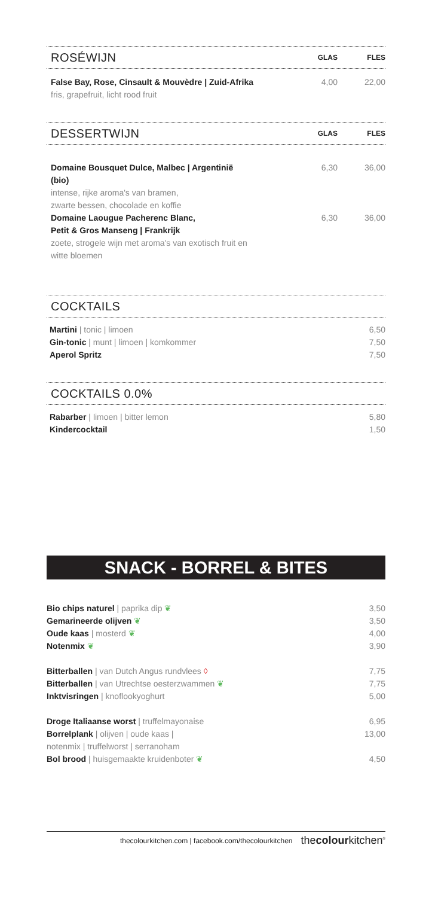ROSÉWIJN
GLAS FLES
| False Bay, Rose, Cinsault & Mouvèdre / Zuid-Afrika fris, grapefruit, licht rood fruit | 4,00 | 22,00 |
DESSERTWIJN
GLAS FLES
| Domaine Bousquet Dulce, Malbec / Argentinië (bio) intense, rijke aroma's van bramen, zwarte bessen, chocolade en koffie | 6,30 | 36,00 |
| Domaine Laougue Pacherenc Blanc, Petit & Gros Manseng / Frankrijk zoete, strogele wijn met aroma's van exotisch fruit en witte bloemen | 6,30 | 36,00 |
COCKTAILS
| Martini / tonic / limoen | 6,50 |
| Gin-tonic / munt / limoen / komkommer | 7,50 |
| Aperol Spritz | 7,50 |
COCKTAILS 0.0%
| Rabarber / limoen / bitter lemon | 5,80 |
| Kindercocktail | 1,50 |
SNACK - BORREL & BITES
| Bio chips naturel / paprika dip ❦ | 3,50 |
| Gemarineerde olijven ❦ | 3,50 |
| Oude kaas / mosterd ❦ | 4,00 |
| Notenmix ❦ | 3,90 |
| Bitterballen / van Dutch Angus rundvlees ◊ | 7,75 |
| Bitterballen / van Utrechtse oesterzwammen ❦ | 7,75 |
| Inktvisringen / knoflookyoghurt | 5,00 |
| Droge Italiaanse worst / truffelmayonaise | 6,95 |
| Borrelplank / olijven / oude kaas / notenmix / truffelworst / serranoham | 13,00 |
| Bol brood / huisgemaakte kruidenboter ❦ | 4,50 |
thecolourkitchen.com | facebook.com/thecolourkitchen thecolourkitchen<sup>®</sup>